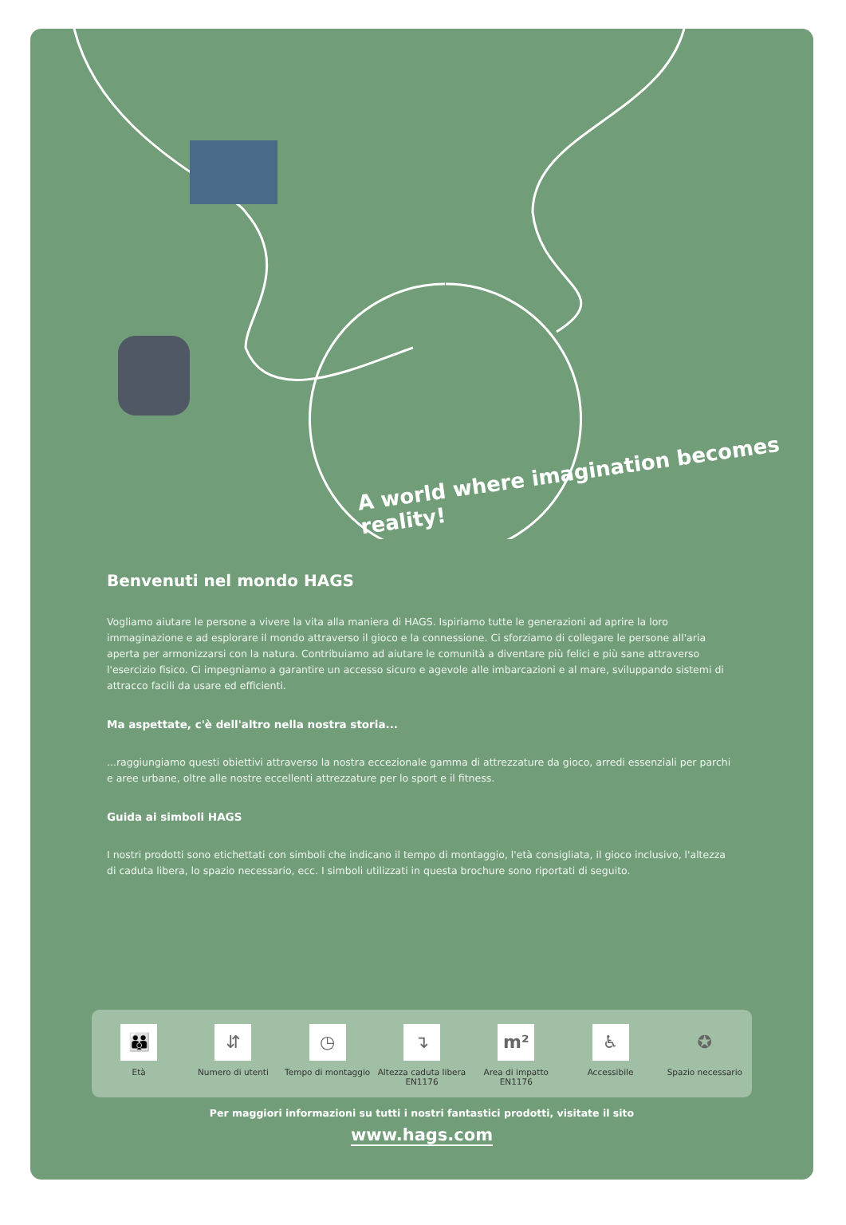A world where imagination becomes reality!
Benvenuti nel mondo HAGS
Vogliamo aiutare le persone a vivere la vita alla maniera di HAGS. Ispiriamo tutte le generazioni ad aprire la loro immaginazione e ad esplorare il mondo attraverso il gioco e la connessione. Ci sforziamo di collegare le persone all'aria aperta per armonizzarsi con la natura. Contribuiamo ad aiutare le comunità a diventare più felici e più sane attraverso l'esercizio fisico. Ci impegniamo a garantire un accesso sicuro e agevole alle imbarcazioni e al mare, sviluppando sistemi di attracco facili da usare ed efficienti.
Ma aspettate, c'è dell'altro nella nostra storia...
...raggiungiamo questi obiettivi attraverso la nostra eccezionale gamma di attrezzature da gioco, arredi essenziali per parchi e aree urbane, oltre alle nostre eccellenti attrezzature per lo sport e il fitness.
Guida ai simboli HAGS
I nostri prodotti sono etichettati con simboli che indicano il tempo di montaggio, l'età consigliata, il gioco inclusivo, l'altezza di caduta libera, lo spazio necessario, ecc. I simboli utilizzati in questa brochure sono riportati di seguito.
👪
Età
⇵
Numero di utenti
◷
Tempo di montaggio
↴
Altezza caduta libera EN1176
m²
Area di impatto EN1176
♿
Accessibile
✪
Spazio necessario
Per maggiori informazioni su tutti i nostri fantastici prodotti, visitate il sito
www.hags.com